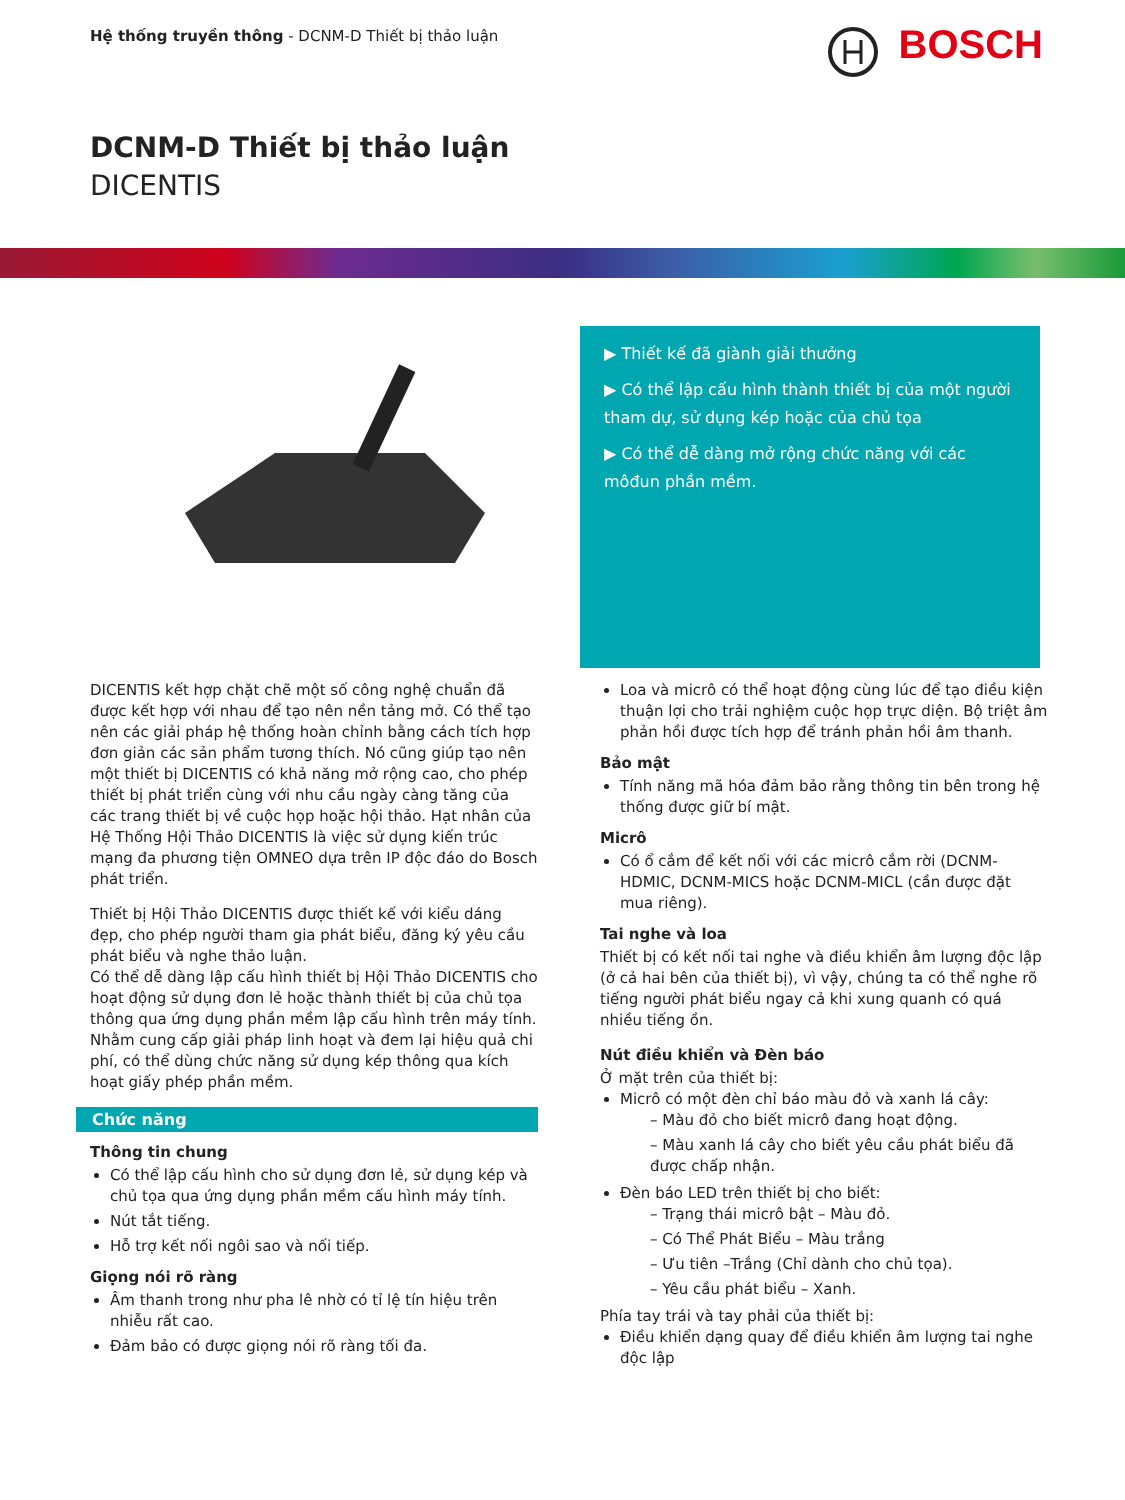Hệ thống truyền thông - DCNM-D Thiết bị thảo luận
BOSCH
DCNM-D Thiết bị thảo luận
DICENTIS
▶ Thiết kế đã giành giải thưởng
▶ Có thể lập cấu hình thành thiết bị của một người tham dự, sử dụng kép hoặc của chủ tọa
▶ Có thể dễ dàng mở rộng chức năng với các môđun phần mềm.
DICENTIS kết hợp chặt chẽ một số công nghệ chuẩn đã được kết hợp với nhau để tạo nên nền tảng mở. Có thể tạo nên các giải pháp hệ thống hoàn chỉnh bằng cách tích hợp đơn giản các sản phẩm tương thích. Nó cũng giúp tạo nên một thiết bị DICENTIS có khả năng mở rộng cao, cho phép thiết bị phát triển cùng với nhu cầu ngày càng tăng của các trang thiết bị về cuộc họp hoặc hội thảo. Hạt nhân của Hệ Thống Hội Thảo DICENTIS là việc sử dụng kiến trúc mạng đa phương tiện OMNEO dựa trên IP độc đáo do Bosch phát triển.
Thiết bị Hội Thảo DICENTIS được thiết kế với kiểu dáng đẹp, cho phép người tham gia phát biểu, đăng ký yêu cầu phát biểu và nghe thảo luận.
Có thể dễ dàng lập cấu hình thiết bị Hội Thảo DICENTIS cho hoạt động sử dụng đơn lẻ hoặc thành thiết bị của chủ tọa thông qua ứng dụng phần mềm lập cấu hình trên máy tính. Nhằm cung cấp giải pháp linh hoạt và đem lại hiệu quả chi phí, có thể dùng chức năng sử dụng kép thông qua kích hoạt giấy phép phần mềm.
Chức năng
Thông tin chung
Có thể lập cấu hình cho sử dụng đơn lẻ, sử dụng kép và chủ tọa qua ứng dụng phần mềm cấu hình máy tính.
Nút tắt tiếng.
Hỗ trợ kết nối ngôi sao và nối tiếp.
Giọng nói rõ ràng
Âm thanh trong như pha lê nhờ có tỉ lệ tín hiệu trên nhiễu rất cao.
Đảm bảo có được giọng nói rõ ràng tối đa.
Loa và micrô có thể hoạt động cùng lúc để tạo điều kiện thuận lợi cho trải nghiệm cuộc họp trực diện. Bộ triệt âm phản hồi được tích hợp để tránh phản hồi âm thanh.
Bảo mật
Tính năng mã hóa đảm bảo rằng thông tin bên trong hệ thống được giữ bí mật.
Micrô
Có ổ cắm để kết nối với các micrô cắm rời (DCNM-HDMIC, DCNM-MICS hoặc DCNM-MICL (cần được đặt mua riêng).
Tai nghe và loa
Thiết bị có kết nối tai nghe và điều khiển âm lượng độc lập (ở cả hai bên của thiết bị), vì vậy, chúng ta có thể nghe rõ tiếng người phát biểu ngay cả khi xung quanh có quá nhiều tiếng ồn.
Nút điều khiển và Đèn báo
Ở mặt trên của thiết bị:
Micrô có một đèn chỉ báo màu đỏ và xanh lá cây:
– Màu đỏ cho biết micrô đang hoạt động.
– Màu xanh lá cây cho biết yêu cầu phát biểu đã được chấp nhận.
Đèn báo LED trên thiết bị cho biết:
– Trạng thái micrô bật – Màu đỏ.
– Có Thể Phát Biểu – Màu trắng
– Ưu tiên –Trắng (Chỉ dành cho chủ tọa).
– Yêu cầu phát biểu – Xanh.
Phía tay trái và tay phải của thiết bị:
Điều khiển dạng quay để điều khiển âm lượng tai nghe độc lập